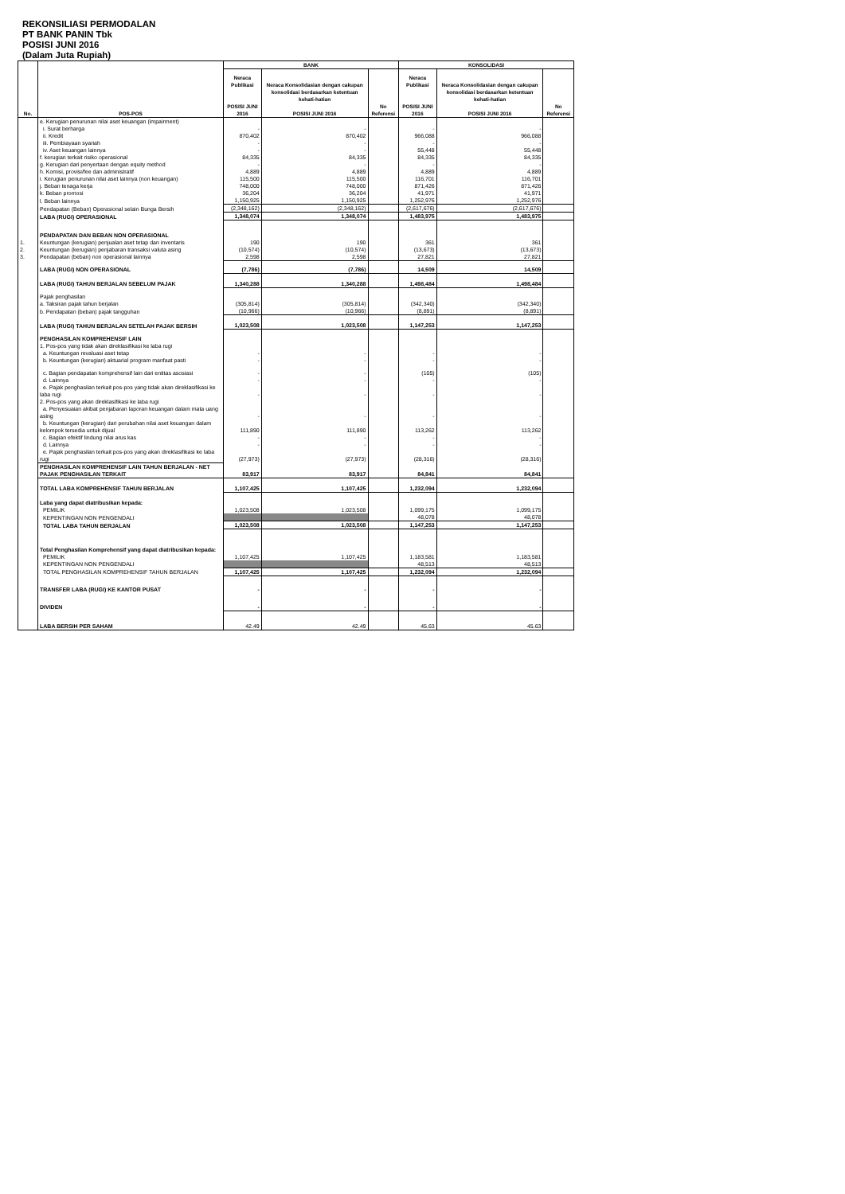REKONSILIASI PERMODALAN
PT BANK PANIN Tbk
POSISI JUNI 2016
(Dalam Juta Rupiah)
| No. | POS-POS | BANK | | | KONSOLIDASI | | |
| --- | --- | --- | --- | --- | --- | --- | --- |
| | | Neraca Publikasi POSISI JUNI 2016 | Neraca Konsolidasian dengan cakupan konsolidasi berdasarkan ketentuan kehati-hatian POSISI JUNI 2016 | No Referensi | Neraca Publikasi POSISI JUNI 2016 | Neraca Konsolidasian dengan cakupan konsolidasi berdasarkan ketentuan kehati-hatian POSISI JUNI 2016 | No Referensi |
| | e. Kerugian penurunan nilai aset keuangan (impairment) | | | | | | |
| | i. Surat berharga | - | - | | - | - | |
| | ii. Kredit | 870,402 | 870,402 | | 966,088 | 966,088 | |
| | iii. Pembiayaan syariah | - | - | | - | - | |
| | iv. Aset keuangan lainnya | - | - | | 55,448 | 55,448 | |
| | f. kerugian terkait risiko operasional | 84,335 | 84,335 | | 84,335 | 84,335 | |
| | g. Kerugian dari penyertaan dengan equity method | - | - | | - | - | |
| | h. Komisi, provisi/fee dan administratif | 4,889 | 4,889 | | 4,889 | 4,889 | |
| | i. Kerugian penurunan nilai aset lainnya (non keuangan) | 115,500 | 115,500 | | 116,701 | 116,701 | |
| | j. Beban tenaga kerja | 748,000 | 748,000 | | 871,426 | 871,426 | |
| | k. Beban promosi | 36,204 | 36,204 | | 41,971 | 41,971 | |
| | l. Beban lainnya | 1,150,925 | 1,150,925 | | 1,252,976 | 1,252,976 | |
| | Pendapatan (Beban) Operasional selain Bunga Bersih | (2,348,162) | (2,348,162) | | (2,617,676) | (2,617,676) | |
| | LABA (RUGI) OPERASIONAL | 1,348,074 | 1,348,074 | | 1,483,975 | 1,483,975 | |
| | PENDAPATAN DAN BEBAN NON OPERASIONAL | | | | | | |
| 1. | Keuntungan (kerugian) penjualan aset tetap dan inventaris | 190 | 190 | | 361 | 361 | |
| 2. | Keuntungan (kerugian) penjabaran transaksi valuta asing | (10,574) | (10,574) | | (13,673) | (13,673) | |
| 3. | Pendapatan (beban) non operasional lainnya | 2,598 | 2,598 | | 27,821 | 27,821 | |
| | LABA (RUGI) NON OPERASIONAL | (7,786) | (7,786) | | 14,509 | 14,509 | |
| | LABA (RUGI) TAHUN BERJALAN SEBELUM PAJAK | 1,340,288 | 1,340,288 | | 1,498,484 | 1,498,484 | |
| | Pajak penghasilan | | | | | | |
| | a. Taksiran pajak tahun berjalan | (305,814) | (305,814) | | (342,340) | (342,340) | |
| | b. Pendapatan (beban) pajak tangguhan | (10,966) | (10,966) | | (8,891) | (8,891) | |
| | LABA (RUGI) TAHUN BERJALAN SETELAH PAJAK BERSIH | 1,023,508 | 1,023,508 | | 1,147,253 | 1,147,253 | |
| | PENGHASILAN KOMPREHENSIF LAIN | | | | | | |
| | 1. Pos-pos yang tidak akan direklasifikasi ke laba rugi | | | | | | |
| | a. Keuntungan revaluasi aset tetap | - | - | | - | - | |
| | b. Keuntungan (kerugian) aktuarial program manfaat pasti | - | - | | - | - | |
| | c. Bagian pendapatan komprehensif lain dari entitas asosiasi | - | - | | (105) | (105) | |
| | d. Lainnya | - | - | | - | - | |
| | e. Pajak penghasilan terkait pos-pos yang tidak akan direklasifikasi ke laba rugi | - | - | | - | - | |
| | 2. Pos-pos yang akan direklasifikasi ke laba rugi | | | | | | |
| | a. Penyesuaian akibat penjabaran laporan keuangan dalam mata uang asing | - | - | | - | - | |
| | b. Keuntungan (kerugian) dari perubahan nilai aset keuangan dalam kelompok tersedia untuk dijual | 111,890 | 111,890 | | 113,262 | 113,262 | |
| | c. Bagian efektif lindung nilai arus kas | - | - | | - | - | |
| | d. Lainnya | - | - | | - | - | |
| | e. Pajak penghasilan terkait pos-pos yang akan direklasifikasi ke laba rugi | (27,973) | (27,973) | | (28,316) | (28,316) | |
| | PENGHASILAN KOMPREHENSIF LAIN TAHUN BERJALAN - NET PAJAK PENGHASILAN TERKAIT | 83,917 | 83,917 | | 84,841 | 84,841 | |
| | TOTAL LABA KOMPREHENSIF TAHUN BERJALAN | 1,107,425 | 1,107,425 | | 1,232,094 | 1,232,094 | |
| | Laba yang dapat diatribusikan kepada: | | | | | | |
| | PEMILIK | 1,023,508 | 1,023,508 | | 1,099,175 | 1,099,175 | |
| | KEPENTINGAN NON PENGENDALI | | | | 48,078 | 48,078 | |
| | TOTAL LABA TAHUN BERJALAN | 1,023,508 | 1,023,508 | | 1,147,253 | 1,147,253 | |
| | Total Penghasilan Komprehensif yang dapat diatribusikan kepada: | | | | | | |
| | PEMILIK | 1,107,425 | 1,107,425 | | 1,183,581 | 1,183,581 | |
| | KEPENTINGAN NON PENGENDALI | | | | 48,513 | 48,513 | |
| | TOTAL PENGHASILAN KOMPREHENSIF TAHUN BERJALAN | 1,107,425 | 1,107,425 | | 1,232,094 | 1,232,094 | |
| | TRANSFER LABA (RUGI) KE KANTOR PUSAT | - | - | | - | - | |
| | DIVIDEN | - | - | | - | - | |
| | LABA BERSIH PER SAHAM | 42.49 | 42.49 | | 45.63 | 45.63 | |